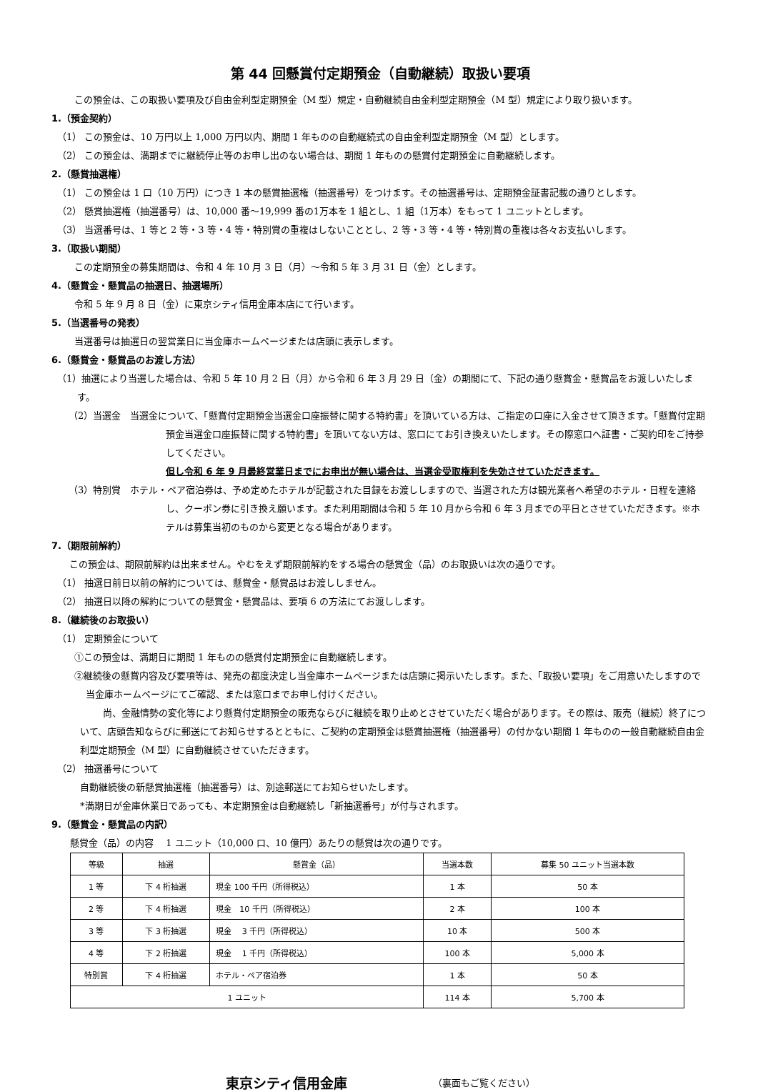第 44 回懸賞付定期預金（自動継続）取扱い要項
この預金は、この取扱い要項及び自由金利型定期預金（M 型）規定・自動継続自由金利型定期預金（M 型）規定により取り扱います。
1.（預金契約）
（1） この預金は、10 万円以上 1,000 万円以内、期間 1 年ものの自動継続式の自由金利型定期預金（M 型）とします。
（2） この預金は、満期までに継続停止等のお申し出のない場合は、期間 1 年ものの懸賞付定期預金に自動継続します。
2.（懸賞抽選権）
（1） この預金は 1 口（10 万円）につき 1 本の懸賞抽選権（抽選番号）をつけます。その抽選番号は、定期預金証書記載の通りとします。
（2） 懸賞抽選権（抽選番号）は、10,000 番～19,999 番の1万本を 1 組とし、1 組（1万本）をもって 1 ユニットとします。
（3） 当選番号は、1 等と 2 等・3 等・4 等・特別賞の重複はしないこととし、2 等・3 等・4 等・特別賞の重複は各々お支払いします。
3.（取扱い期間）
この定期預金の募集期間は、令和 4 年 10 月 3 日（月）～令和 5 年 3 月 31 日（金）とします。
4.（懸賞金・懸賞品の抽選日、抽選場所）
令和 5 年 9 月 8 日（金）に東京シティ信用金庫本店にて行います。
5.（当選番号の発表）
当選番号は抽選日の翌営業日に当金庫ホームページまたは店頭に表示します。
6.（懸賞金・懸賞品のお渡し方法）
（1）抽選により当選した場合は、令和 5 年 10 月 2 日（月）から令和 6 年 3 月 29 日（金）の期間にて、下記の通り懸賞金・懸賞品をお渡しいたします。
（2）当選金　当選金について、「懸賞付定期預金当選金口座振替に関する特約書」を頂いている方は、ご指定の口座に入金させて頂きます。「懸賞付定期預金当選金口座振替に関する特約書」を頂いてない方は、窓口にてお引き換えいたします。その際窓口へ証書・ご契約印をご持参してください。
但し令和 6 年 9 月最終営業日までにお申出が無い場合は、当選金受取権利を失効させていただきます。
（3）特別賞　ホテル・ペア宿泊券は、予め定めたホテルが記載された目録をお渡ししますので、当選された方は観光業者へ希望のホテル・日程を連絡し、クーポン券に引き換え願います。また利用期間は令和 5 年 10 月から令和 6 年 3 月までの平日とさせていただきます。※ホテルは募集当初のものから変更となる場合があります。
7.（期限前解約）
この預金は、期限前解約は出来ません。やむをえず期限前解約をする場合の懸賞金（品）のお取扱いは次の通りです。
（1） 抽選日前日以前の解約については、懸賞金・懸賞品はお渡ししません。
（2） 抽選日以降の解約についての懸賞金・懸賞品は、要項 6 の方法にてお渡しします。
8.（継続後のお取扱い）
（1） 定期預金について
①この預金は、満期日に期間 1 年ものの懸賞付定期預金に自動継続します。
②継続後の懸賞内容及び要項等は、発売の都度決定し当金庫ホームページまたは店頭に掲示いたします。また、「取扱い要項」をご用意いたしますので当金庫ホームページにてご確認、または窓口までお申し付けください。
尚、金融情勢の変化等により懸賞付定期預金の販売ならびに継続を取り止めとさせていただく場合があります。その際は、販売（継続）終了について、店頭告知ならびに郵送にてお知らせするとともに、ご契約の定期預金は懸賞抽選権（抽選番号）の付かない期間 1 年ものの一般自動継続自由金利型定期預金（M 型）に自動継続させていただきます。
（2） 抽選番号について
自動継続後の新懸賞抽選権（抽選番号）は、別途郵送にてお知らせいたします。
*満期日が金庫休業日であっても、本定期預金は自動継続し「新抽選番号」が付与されます。
9.（懸賞金・懸賞品の内訳）
懸賞金（品）の内容　 1 ユニット（10,000 口、10 億円）あたりの懸賞は次の通りです。
| 等級 | 抽選 | 懸賞金（品） | 当選本数 | 募集 50 ユニット当選本数 |
| --- | --- | --- | --- | --- |
| 1 等 | 下 4 桁抽選 | 現金 100 千円（所得税込） | 1 本 | 50 本 |
| 2 等 | 下 4 桁抽選 | 現金 10 千円（所得税込） | 2 本 | 100 本 |
| 3 等 | 下 3 桁抽選 | 現金 3 千円（所得税込） | 10 本 | 500 本 |
| 4 等 | 下 2 桁抽選 | 現金 1 千円（所得税込） | 100 本 | 5,000 本 |
| 特別賞 | 下 4 桁抽選 | ホテル・ペア宿泊券 | 1 本 | 50 本 |
| 1 ユニット | | | 114 本 | 5,700 本 |
東京シティ信用金庫 （裏面もご覧ください）